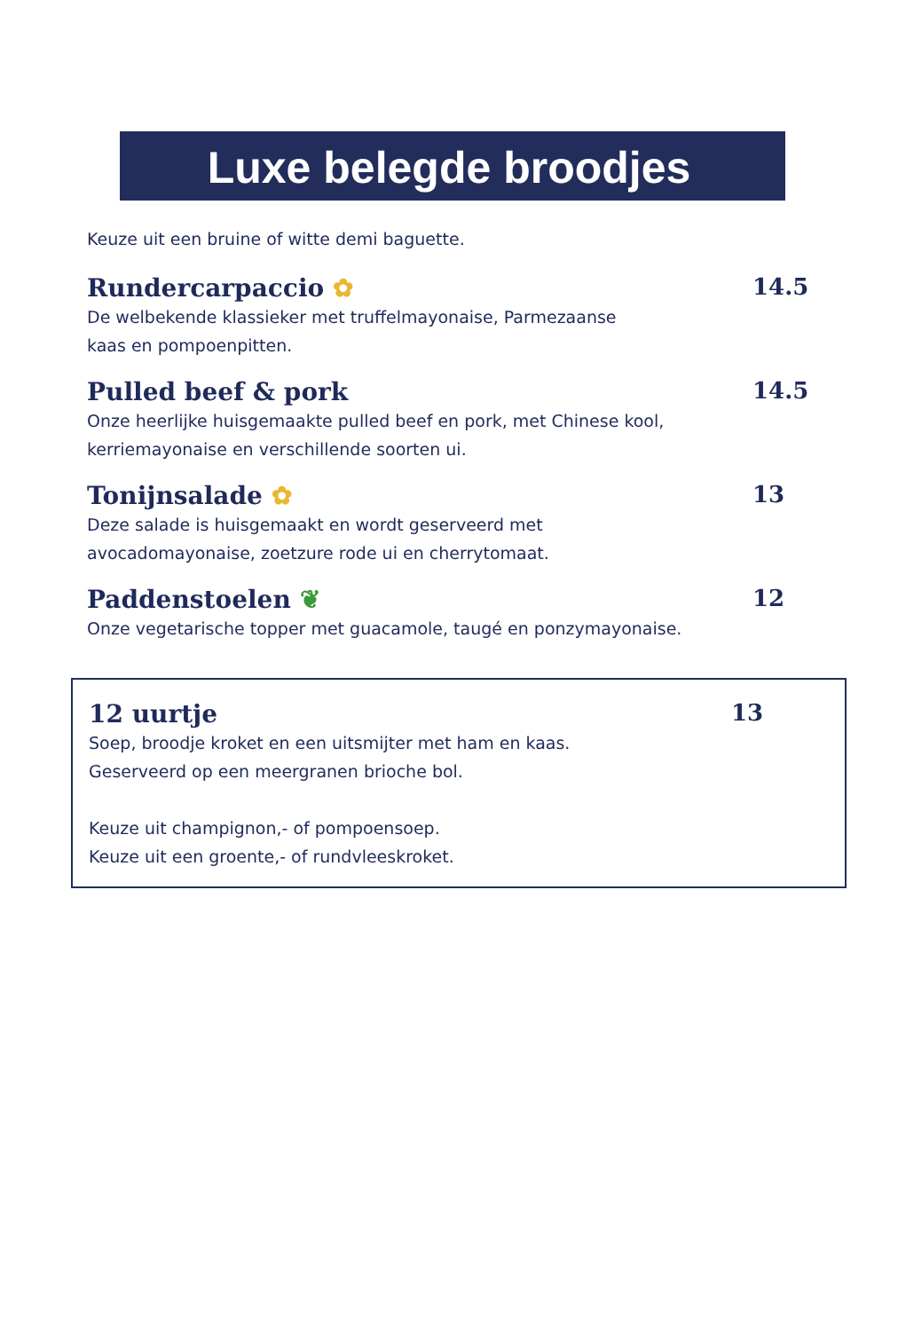Luxe belegde broodjes
Keuze uit een bruine of witte demi baguette.
Rundercarpaccio ✿ 14.5
De welbekende klassieker met truffelmayonaise, Parmezaanse
kaas en pompoenpitten.
Pulled beef & pork 14.5
Onze heerlijke huisgemaakte pulled beef en pork, met Chinese kool,
kerriemayonaise en verschillende soorten ui.
Tonijnsalade ✿ 13
Deze salade is huisgemaakt en wordt geserveerd met
avocadomayonaise, zoetzure rode ui en cherrytomaat.
Paddenstoelen ❦ 12
Onze vegetarische topper met guacamole, taugé en ponzymayonaise.
12 uurtje 13
Soep, broodje kroket en een uitsmijter met ham en kaas.
Geserveerd op een meergranen brioche bol.
Keuze uit champignon,- of pompoensoep.
Keuze uit een groente,- of rundvleeskroket.